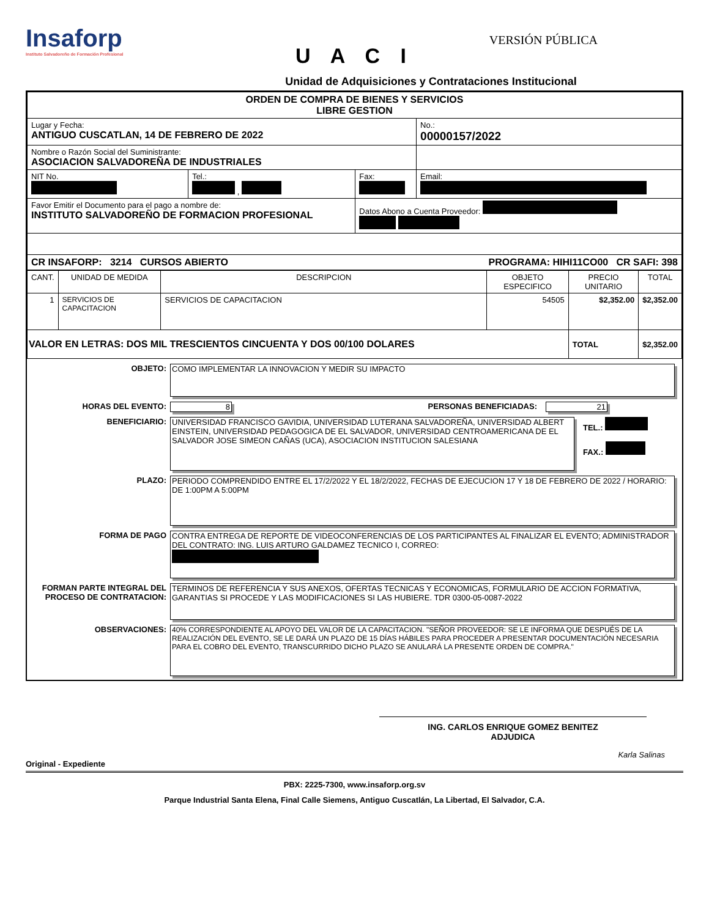Insaforp Instituto Salvadoreño de Formación Profesional
VERSIÓN PÚBLICA
U A C I
Unidad de Adquisiciones y Contrataciones Institucional
| ORDEN DE COMPRA DE BIENES Y SERVICIOS LIBRE GESTION | | | |
| Lugar y Fecha: ANTIGUO CUSCATLAN, 14 DE FEBRERO DE 2022 | | | No.: 00000157/2022 |
| Nombre o Razón Social del Suministrante: ASOCIACION SALVADOREÑA DE INDUSTRIALES | | | |
| NIT No. | Tel.: , | Fax: | Email: |
| Favor Emitir el Documento para el pago a nombre de: INSTITUTO SALVADOREÑO DE FORMACION PROFESIONAL | | Datos Abono a Cuenta Proveedor: | |
| CR INSAFORP: 3214 CURSOS ABIERTO PROGRAMA: HIHI11CO00 CR SAFI: 398 | | | |
| CANT. | UNIDAD DE MEDIDA | DESCRIPCION | OBJETO ESPECIFICO | PRECIO UNITARIO | TOTAL |
| --- | --- | --- | --- | --- | --- |
| 1 | SERVICIOS DE CAPACITACION | SERVICIOS DE CAPACITACION | 54505 | $2,352.00 | $2,352.00 |
| VALOR EN LETRAS: DOS MIL TRESCIENTOS CINCUENTA Y DOS 00/100 DOLARES | | | | TOTAL | $2,352.00 |
OBJETO:
COMO IMPLEMENTAR LA INNOVACION Y MEDIR SU IMPACTO
HORAS DEL EVENTO: 8 PERSONAS BENEFICIADAS: 21
BENEFICIARIO:
UNIVERSIDAD FRANCISCO GAVIDIA, UNIVERSIDAD LUTERANA SALVADOREÑA, UNIVERSIDAD ALBERT EINSTEIN, UNIVERSIDAD PEDAGOGICA DE EL SALVADOR, UNIVERSIDAD CENTROAMERICANA DE EL SALVADOR JOSE SIMEON CAÑAS (UCA), ASOCIACION INSTITUCION SALESIANA
TEL.:
FAX.:
PLAZO:
PERIODO COMPRENDIDO ENTRE EL 17/2/2022 Y EL 18/2/2022, FECHAS DE EJECUCION 17 Y 18 DE FEBRERO DE 2022 / HORARIO: DE 1:00PM A 5:00PM
FORMA DE PAGO
CONTRA ENTREGA DE REPORTE DE VIDEOCONFERENCIAS DE LOS PARTICIPANTES AL FINALIZAR EL EVENTO; ADMINISTRADOR DEL CONTRATO: ING. LUIS ARTURO GALDAMEZ TECNICO I, CORREO:
FORMAN PARTE INTEGRAL DEL PROCESO DE CONTRATACION:
TERMINOS DE REFERENCIA Y SUS ANEXOS, OFERTAS TECNICAS Y ECONOMICAS, FORMULARIO DE ACCION FORMATIVA, GARANTIAS SI PROCEDE Y LAS MODIFICACIONES SI LAS HUBIERE. TDR 0300-05-0087-2022
OBSERVACIONES:
40% CORRESPONDIENTE AL APOYO DEL VALOR DE LA CAPACITACION. "SEÑOR PROVEEDOR: SE LE INFORMA QUE DESPUÉS DE LA REALIZACIÓN DEL EVENTO, SE LE DARÁ UN PLAZO DE 15 DÍAS HÁBILES PARA PROCEDER A PRESENTAR DOCUMENTACIÓN NECESARIA PARA EL COBRO DEL EVENTO, TRANSCURRIDO DICHO PLAZO SE ANULARÁ LA PRESENTE ORDEN DE COMPRA."
ING. CARLOS ENRIQUE GOMEZ BENITEZ
ADJUDICA
Karla Salinas
Original - Expediente
PBX: 2225-7300, www.insaforp.org.sv
Parque Industrial Santa Elena, Final Calle Siemens, Antiguo Cuscatlán, La Libertad, El Salvador, C.A.